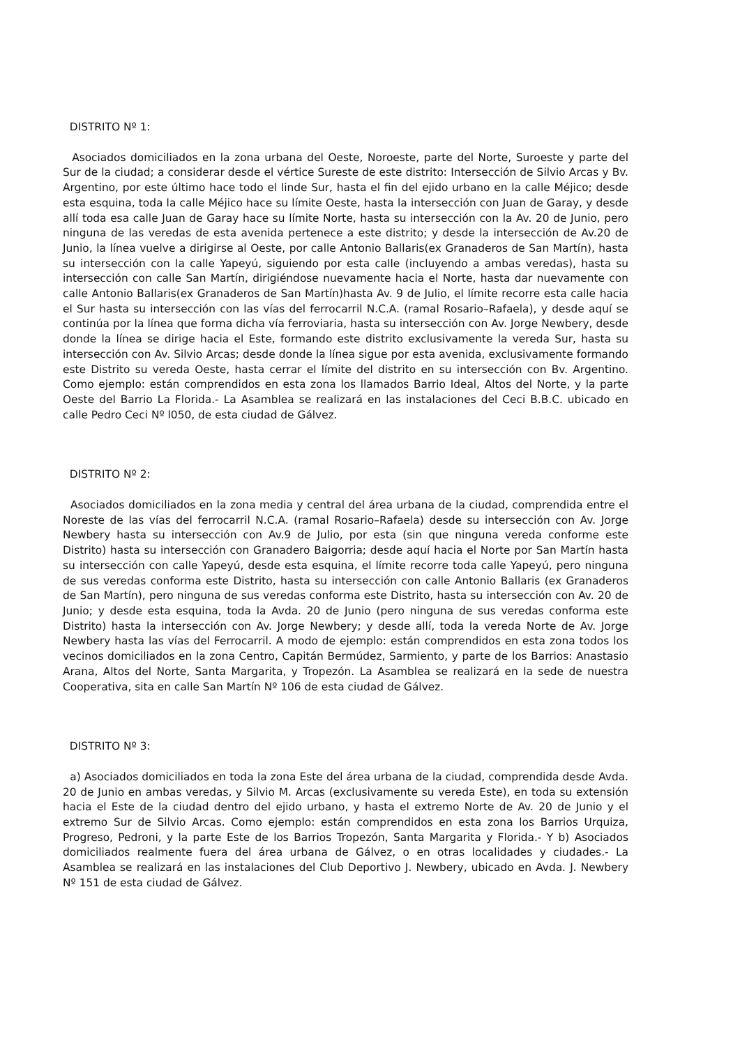DISTRITO Nº 1:
Asociados domiciliados en la zona urbana del Oeste, Noroeste, parte del Norte, Suroeste y parte del Sur de la ciudad; a considerar desde el vértice Sureste de este distrito: Intersección de Silvio Arcas y Bv. Argentino, por este último hace todo el linde Sur, hasta el fin del ejido urbano en la calle Méjico; desde esta esquina, toda la calle Méjico hace su límite Oeste, hasta la intersección con Juan de Garay, y desde allí toda esa calle Juan de Garay hace su límite Norte, hasta su intersección con la Av. 20 de Junio, pero ninguna de las veredas de esta avenida pertenece a este distrito; y desde la intersección de Av.20 de Junio, la línea vuelve a dirigirse al Oeste, por calle Antonio Ballaris(ex Granaderos de San Martín), hasta su intersección con la calle Yapeyú, siguiendo por esta calle (incluyendo a ambas veredas), hasta su intersección con calle San Martín, dirigiéndose nuevamente hacia el Norte, hasta dar nuevamente con calle Antonio Ballaris(ex Granaderos de San Martín)hasta Av. 9 de Julio, el límite recorre esta calle hacia el Sur hasta su intersección con las vías del ferrocarril N.C.A. (ramal Rosario–Rafaela), y desde aquí se continúa por la línea que forma dicha vía ferroviaria, hasta su intersección con Av. Jorge Newbery, desde donde la línea se dirige hacia el Este, formando este distrito exclusivamente la vereda Sur, hasta su intersección con Av. Silvio Arcas; desde donde la línea sigue por esta avenida, exclusivamente formando este Distrito su vereda Oeste, hasta cerrar el límite del distrito en su intersección con Bv. Argentino. Como ejemplo: están comprendidos en esta zona los llamados Barrio Ideal, Altos del Norte, y la parte Oeste del Barrio La Florida.- La Asamblea se realizará en las instalaciones del Ceci B.B.C. ubicado en calle Pedro Ceci Nº l050, de esta ciudad de Gálvez.
DISTRITO Nº 2:
Asociados domiciliados en la zona media y central del área urbana de la ciudad, comprendida entre el Noreste de las vías del ferrocarril N.C.A. (ramal Rosario–Rafaela) desde su intersección con Av. Jorge Newbery hasta su intersección con Av.9 de Julio, por esta (sin que ninguna vereda conforme este Distrito) hasta su intersección con Granadero Baigorria; desde aquí hacia el Norte por San Martín hasta su intersección con calle Yapeyú, desde esta esquina, el límite recorre toda calle Yapeyú, pero ninguna de sus veredas conforma este Distrito, hasta su intersección con calle Antonio Ballaris (ex Granaderos de San Martín), pero ninguna de sus veredas conforma este Distrito, hasta su intersección con Av. 20 de Junio; y desde esta esquina, toda la Avda. 20 de Junio (pero ninguna de sus veredas conforma este Distrito) hasta la intersección con Av. Jorge Newbery; y desde allí, toda la vereda Norte de Av. Jorge Newbery hasta las vías del Ferrocarril. A modo de ejemplo: están comprendidos en esta zona todos los vecinos domiciliados en la zona Centro, Capitán Bermúdez, Sarmiento, y parte de los Barrios: Anastasio Arana, Altos del Norte, Santa Margarita, y Tropezón. La Asamblea se realizará en la sede de nuestra Cooperativa, sita en calle San Martín Nº 106 de esta ciudad de Gálvez.
DISTRITO Nº 3:
a) Asociados domiciliados en toda la zona Este del área urbana de la ciudad, comprendida desde Avda. 20 de Junio en ambas veredas, y Silvio M. Arcas (exclusivamente su vereda Este), en toda su extensión hacia el Este de la ciudad dentro del ejido urbano, y hasta el extremo Norte de Av. 20 de Junio y el extremo Sur de Silvio Arcas. Como ejemplo: están comprendidos en esta zona los Barrios Urquiza, Progreso, Pedroni, y la parte Este de los Barrios Tropezón, Santa Margarita y Florida.- Y b) Asociados domiciliados realmente fuera del área urbana de Gálvez, o en otras localidades y ciudades.- La Asamblea se realizará en las instalaciones del Club Deportivo J. Newbery, ubicado en Avda. J. Newbery Nº 151 de esta ciudad de Gálvez.